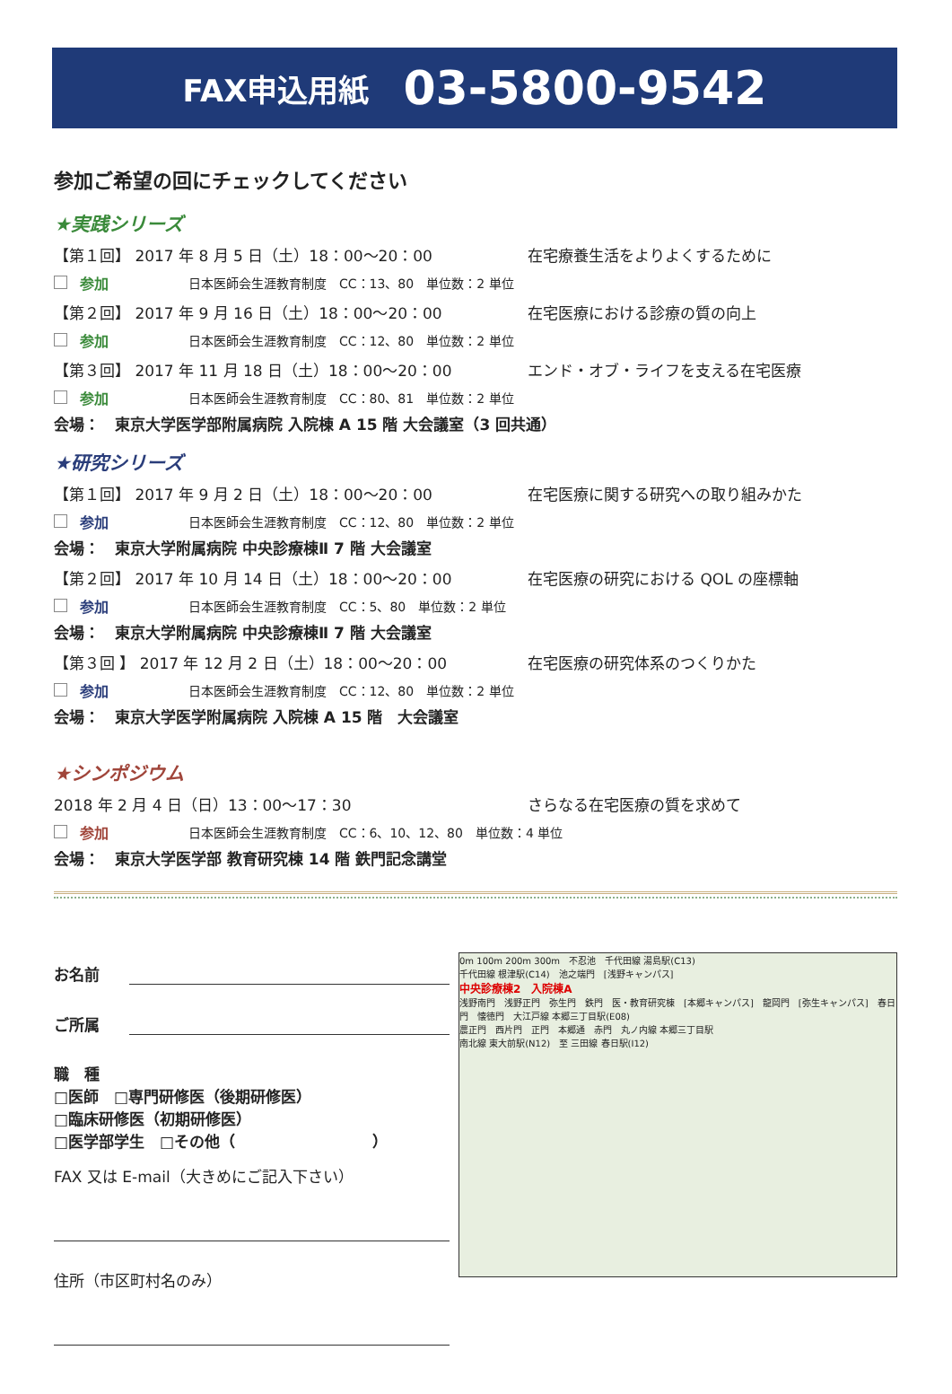FAX申込用紙 03-5800-9542
参加ご希望の回にチェックしてください
★実践シリーズ
【第１回】 2017 年 8 月 5 日（土）18：00～20：00 在宅療養生活をよりよくするために
参加 日本医師会生涯教育制度　CC：13、80　単位数：2 単位
【第２回】 2017 年 9 月 16 日（土）18：00～20：00 在宅医療における診療の質の向上
参加 日本医師会生涯教育制度　CC：12、80　単位数：2 単位
【第３回】 2017 年 11 月 18 日（土）18：00～20：00 エンド・オブ・ライフを支える在宅医療
参加 日本医師会生涯教育制度　CC：80、81　単位数：2 単位
会場：　東京大学医学部附属病院 入院棟 A 15 階 大会議室（3 回共通）
★研究シリーズ
【第１回】 2017 年 9 月 2 日（土）18：00～20：00 在宅医療に関する研究への取り組みかた
参加 日本医師会生涯教育制度　CC：12、80　単位数：2 単位
会場：　東京大学附属病院 中央診療棟Ⅱ 7 階 大会議室
【第２回】 2017 年 10 月 14 日（土）18：00～20：00 在宅医療の研究における QOL の座標軸
参加 日本医師会生涯教育制度　CC：5、80　単位数：2 単位
会場：　東京大学附属病院 中央診療棟Ⅱ 7 階 大会議室
【第３回 】 2017 年 12 月 2 日（土）18：00～20：00 在宅医療の研究体系のつくりかた
参加 日本医師会生涯教育制度　CC：12、80　単位数：2 単位
会場：　東京大学医学附属病院 入院棟 A 15 階　大会議室
★シンポジウム
2018 年 2 月 4 日（日）13：00～17：30 さらなる在宅医療の質を求めて
参加 日本医師会生涯教育制度　CC：6、10、12、80　単位数：4 単位
会場：　東京大学医学部 教育研究棟 14 階 鉄門記念講堂
お名前
ご所属
職　種
□医師　□専門研修医（後期研修医）
□臨床研修医（初期研修医）
□医学部学生　□その他（　　　　　　　　　）
FAX 又は E-mail（大きめにご記入下さい）
住所（市区町村名のみ）
0m 100m 200m 300m　不忍池　千代田線 湯島駅(C13)
千代田線 根津駅(C14)　池之端門　[浅野キャンパス]
中央診療棟2　入院棟A
浅野南門　浅野正門　弥生門　鉄門　医・教育研究棟　[本郷キャンパス]　龍岡門　[弥生キャンパス]　春日門　懐徳門　大江戸線 本郷三丁目駅(E08)
農正門　西片門　正門　本郷通　赤門　丸ノ内線 本郷三丁目駅
南北線 東大前駅(N12)　至 三田線 春日駅(I12)